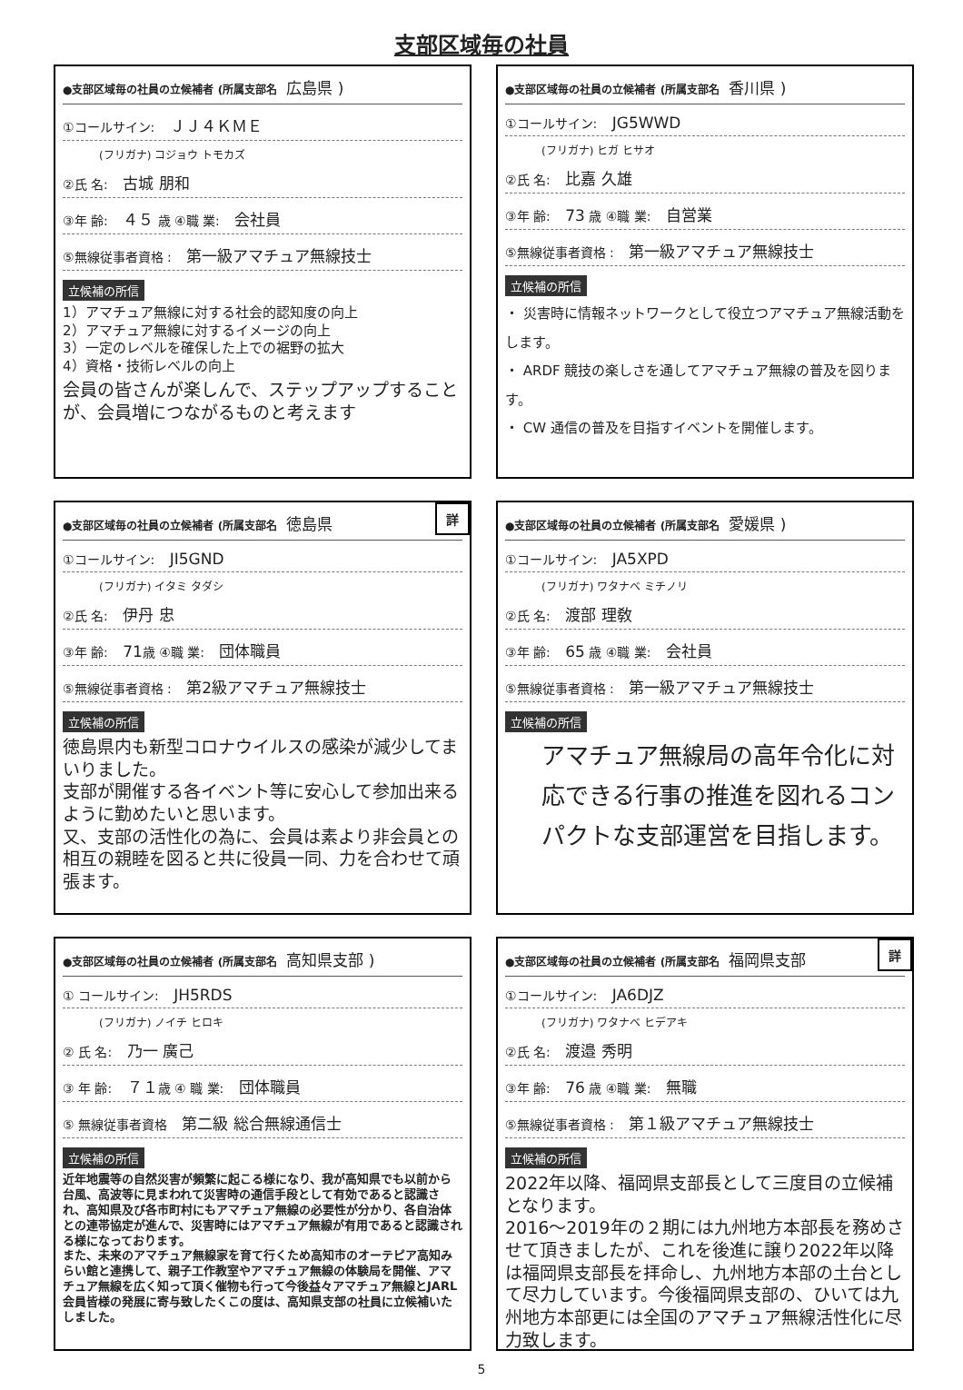支部区域毎の社員
●支部区域毎の社員の立候補者 (所属支部名 広島県 )
①コールサイン: ＪＪ４ＫＭＥ
(フリガナ) コジョウ トモカズ
②氏 名: 古城 朋和
③年 齢: ４５ 歳 ④職 業: 会社員
⑤無線従事者資格 : 第一級アマチュア無線技士
立候補の所信
1）アマチュア無線に対する社会的認知度の向上
2）アマチュア無線に対するイメージの向上
3）一定のレベルを確保した上での裾野の拡大
4）資格・技術レベルの向上
会員の皆さんが楽しんで、ステップアップすることが、会員増につながるものと考えます
●支部区域毎の社員の立候補者 (所属支部名 香川県 )
①コールサイン: JG5WWD
(フリガナ) ヒガ ヒサオ
②氏 名: 比嘉 久雄
③年 齢: 73 歳 ④職 業: 自営業
⑤無線従事者資格 : 第一級アマチュア無線技士
立候補の所信
・ 災害時に情報ネットワークとして役立つアマチュア無線活動をします。
・ ARDF 競技の楽しさを通してアマチュア無線の普及を図ります。
・ CW 通信の普及を目指すイベントを開催します。
詳
●支部区域毎の社員の立候補者 (所属支部名 徳島県
①コールサイン: JI5GND
(フリガナ) イタミ タダシ
②氏 名: 伊丹 忠
③年 齢: 71歳 ④職 業: 団体職員
⑤無線従事者資格 : 第2級アマチュア無線技士
立候補の所信
徳島県内も新型コロナウイルスの感染が減少してまいりました。
支部が開催する各イベント等に安心して参加出来るように勤めたいと思います。
又、支部の活性化の為に、会員は素より非会員との相互の親睦を図ると共に役員一同、力を合わせて頑張ます。
●支部区域毎の社員の立候補者 (所属支部名 愛媛県 )
①コールサイン: JA5XPD
(フリガナ) ワタナベ ミチノリ
②氏 名: 渡部 理敎
③年 齢: 65 歳 ④職 業: 会社員
⑤無線従事者資格 : 第一級アマチュア無線技士
立候補の所信
アマチュア無線局の高年令化に対応できる行事の推進を図れるコンパクトな支部運営を目指します。
●支部区域毎の社員の立候補者 (所属支部名 高知県支部 )
① コールサイン: JH5RDS
(フリガナ) ノイチ ヒロキ
② 氏 名: 乃一 廣己
③ 年 齢: ７１歳 ④ 職 業: 団体職員
⑤ 無線従事者資格 第二級 総合無線通信士
立候補の所信
近年地震等の自然災害が頻繁に起こる様になり、我が高知県でも以前から台風、高波等に見まわれて災害時の通信手段として有効であると認識され、高知県及び各市町村にもアマチュア無線の必要性が分かり、各自治体との連帯協定が進んで、災害時にはアマチュア無線が有用であると認識される様になっております。
また、未来のアマチュア無線家を育て行くため高知市のオーテピア高知みらい館と連携して、親子工作教室やアマチュア無線の体験局を開催、アマチュア無線を広く知って頂く催物も行って今後益々アマチュア無線とJARL会員皆様の発展に寄与致したくこの度は、高知県支部の社員に立候補いたしました。
詳
●支部区域毎の社員の立候補者 (所属支部名 福岡県支部
①コールサイン: JA6DJZ
(フリガナ) ワタナベ ヒデアキ
②氏 名: 渡邉 秀明
③年 齢: 76 歳 ④職 業: 無職
⑤無線従事者資格 : 第１級アマチュア無線技士
立候補の所信
2022年以降、福岡県支部長として三度目の立候補となります。
2016～2019年の２期には九州地方本部長を務めさせて頂きましたが、これを後進に譲り2022年以降は福岡県支部長を拝命し、九州地方本部の土台として尽力しています。今後福岡県支部の、ひいては九州地方本部更には全国のアマチュア無線活性化に尽力致します。
5